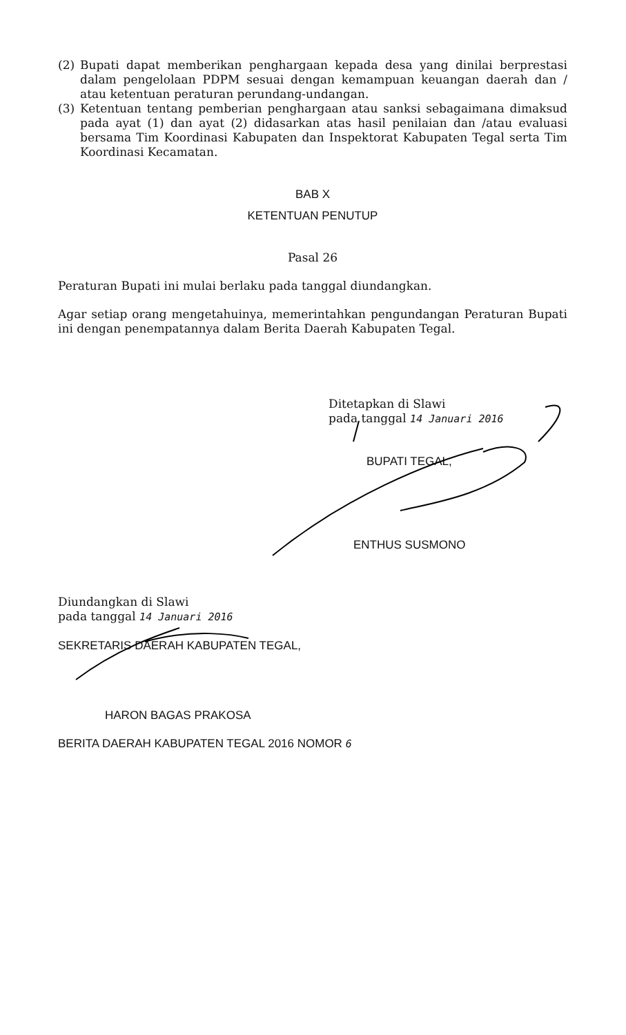(2) Bupati dapat memberikan penghargaan kepada desa yang dinilai berprestasi dalam pengelolaan PDPM sesuai dengan kemampuan keuangan daerah dan / atau ketentuan peraturan perundang-undangan.
(3) Ketentuan tentang pemberian penghargaan atau sanksi sebagaimana dimaksud pada ayat (1) dan ayat (2) didasarkan atas hasil penilaian dan /atau evaluasi bersama Tim Koordinasi Kabupaten dan Inspektorat Kabupaten Tegal serta Tim Koordinasi Kecamatan.
BAB X
KETENTUAN PENUTUP
Pasal 26
Peraturan Bupati ini mulai berlaku pada tanggal diundangkan.
Agar setiap orang mengetahuinya, memerintahkan pengundangan Peraturan Bupati ini dengan penempatannya dalam Berita Daerah Kabupaten Tegal.
Ditetapkan di Slawi
pada tanggal 14 Januari 2016
BUPATI TEGAL,
ENTHUS SUSMONO
Diundangkan di Slawi
pada tanggal 14 Januari 2016
SEKRETARIS DAERAH KABUPATEN TEGAL,
HARON BAGAS PRAKOSA
BERITA DAERAH KABUPATEN TEGAL 2016 NOMOR 6